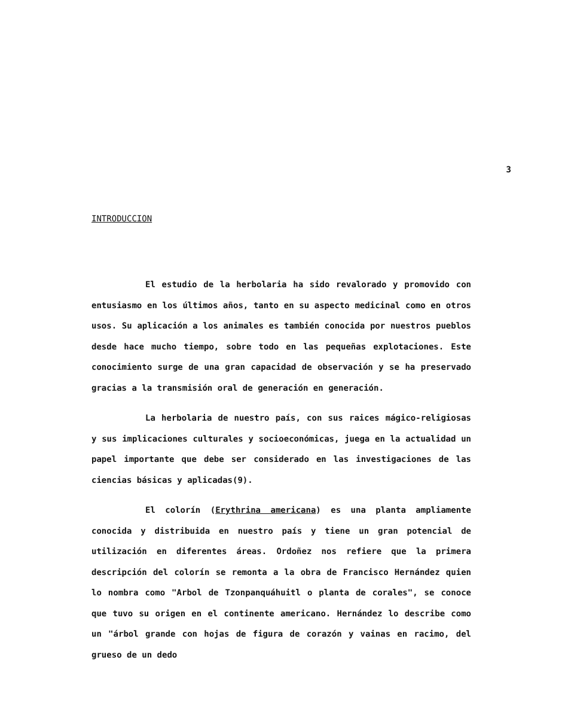3
INTRODUCCION
El estudio de la herbolaria ha sido revalorado y promovido con entusiasmo en los últimos años, tanto en su aspecto medicinal como en otros usos. Su aplicación a los animales es también conocida por nuestros pueblos desde hace mucho tiempo, sobre todo en las pequeñas explotaciones. Este conocimiento surge de una gran capacidad de observación y se ha preservado gracias a la transmisión oral de generación en generación.
La herbolaria de nuestro país, con sus raices mágico-religiosas y sus implicaciones culturales y socioeconómicas, juega en la actualidad un papel importante que debe ser considerado en las investigaciones de las ciencias básicas y aplicadas(9).
El colorín (Erythrina americana) es una planta ampliamente conocida y distribuida en nuestro país y tiene un gran potencial de utilización en diferentes áreas. Ordoñez nos refiere que la primera descripción del colorín se remonta a la obra de Francisco Hernández quien lo nombra como "Arbol de Tzonpanquáhuitl o planta de corales", se conoce que tuvo su origen en el continente americano. Hernández lo describe como un "árbol grande con hojas de figura de corazón y vainas en racimo, del grueso de un dedo